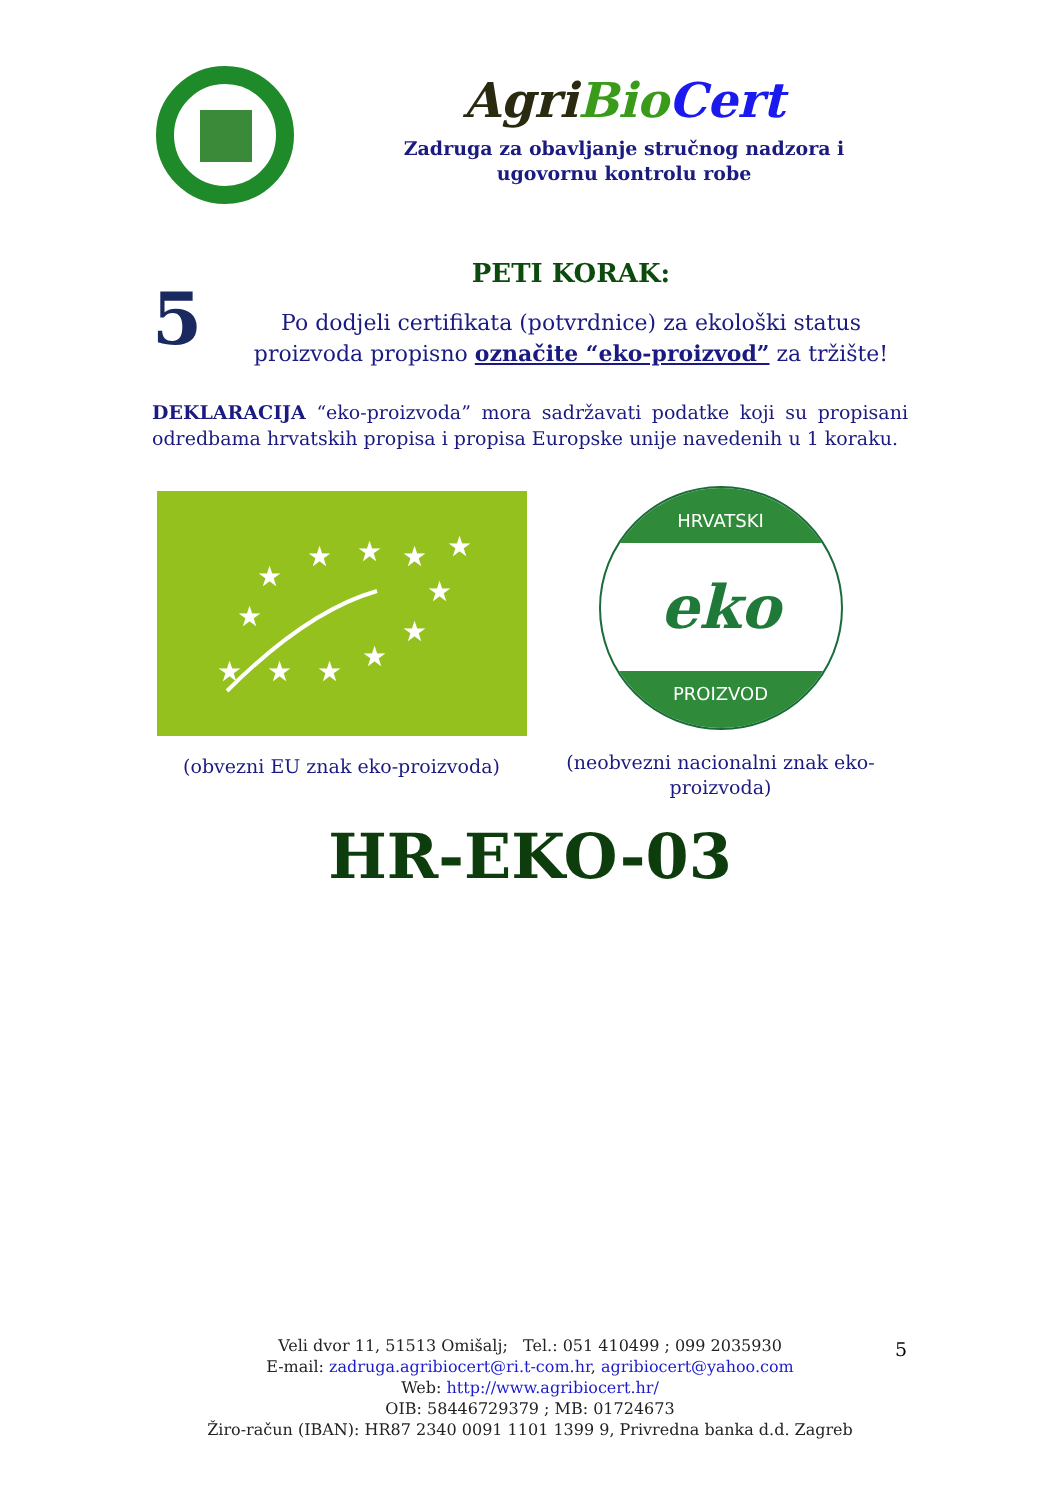Agri Bio Cert
Zadruga za obavljanje stručnog nadzora i
ugovornu kontrolu robe
5
PETI KORAK:
Po dodjeli certifikata (potvrdnice) za ekološki status proizvoda propisno označite “eko-proizvod” za tržište!
DEKLARACIJA “eko-proizvoda” mora sadržavati podatke koji su propisani odredbama hrvatskih propisa i propisa Europske unije navedenih u 1 koraku.
★
★
★
★
★
★
★
★
★
★
★
★
(obvezni EU znak eko-proizvoda)
HRVATSKI
eko
PROIZVOD
(neobvezni nacionalni znak eko-
proizvoda)
HR-EKO-03
Veli dvor 11, 51513 Omišalj; Tel.: 051 410499 ; 099 2035930
E-mail: zadruga.agribiocert@ri.t-com.hr, agribiocert@yahoo.com
Web: http://www.agribiocert.hr/
OIB: 58446729379 ; MB: 01724673
Žiro-račun (IBAN): HR87 2340 0091 1101 1399 9, Privredna banka d.d. Zagreb
5